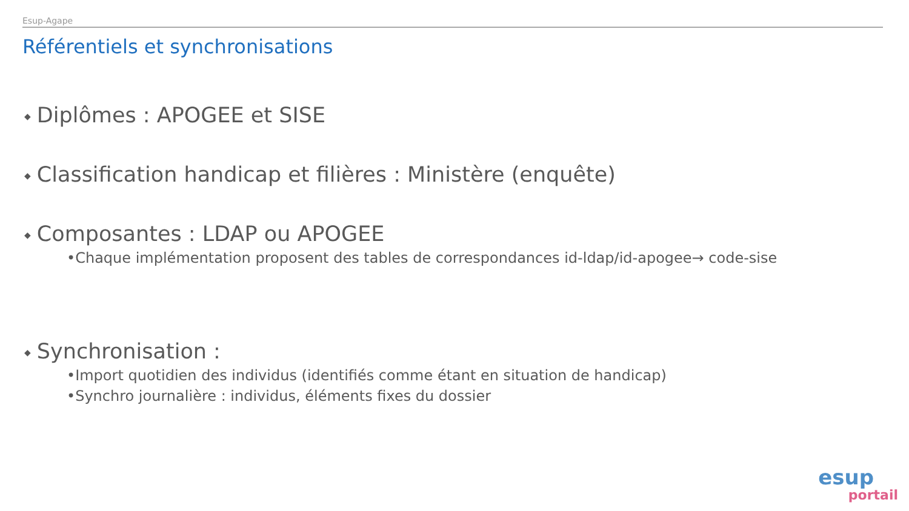Esup-Agape
Référentiels et synchronisations
◆ Diplômes : APOGEE et SISE
◆ Classification handicap et filières : Ministère (enquête)
◆ Composantes : LDAP ou APOGEE
•Chaque implémentation proposent des tables de correspondances id-ldap/id-apogee→ code-sise
◆ Synchronisation :
•Import quotidien des individus (identifiés comme étant en situation de handicap)
•Synchro journalière : individus, éléments fixes du dossier
esup
portail